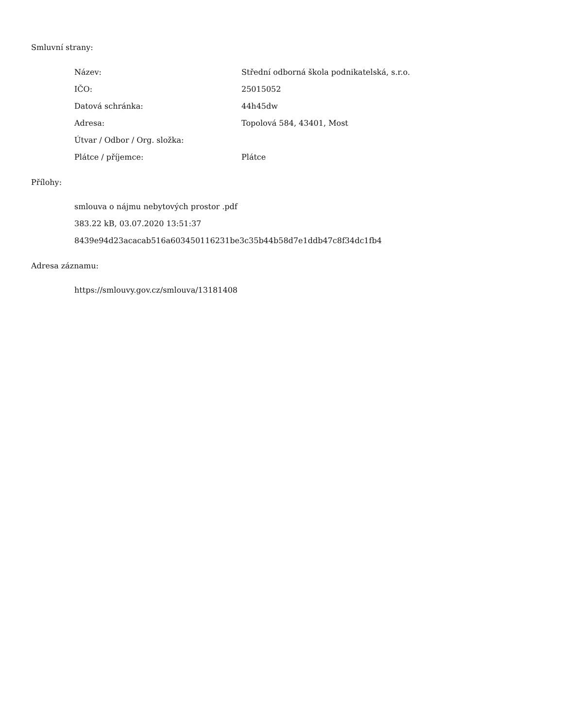Smluvní strany:
| Název: | Střední odborná škola podnikatelská, s.r.o. |
| IČO: | 25015052 |
| Datová schránka: | 44h45dw |
| Adresa: | Topolová 584, 43401, Most |
| Útvar / Odbor / Org. složka: | |
| Plátce / příjemce: | Plátce |
Přílohy:
| smlouva o nájmu nebytových prostor .pdf |
| 383.22 kB, 03.07.2020 13:51:37 |
| 8439e94d23acacab516a603450116231be3c35b44b58d7e1ddb47c8f34dc1fb4 |
Adresa záznamu:
| https://smlouvy.gov.cz/smlouva/13181408 |